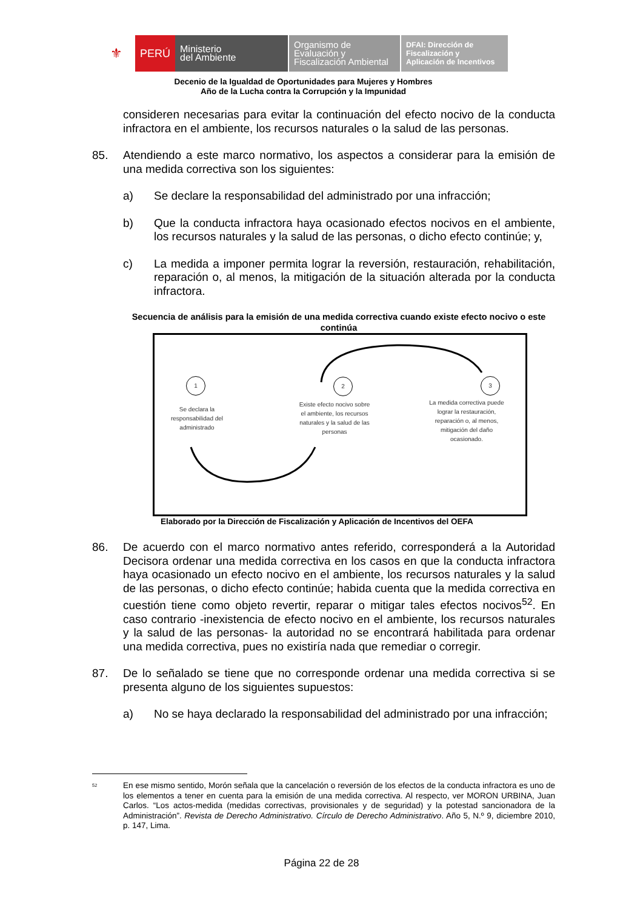⚜
PERÚ Ministerio
del Ambiente
Organismo de
Evaluación y
Fiscalización Ambiental
DFAI: Dirección de
Fiscalización y
Aplicación de Incentivos
Decenio de la Igualdad de Oportunidades para Mujeres y Hombres
Año de la Lucha contra la Corrupción y la Impunidad
consideren necesarias para evitar la continuación del efecto nocivo de la conducta infractora en el ambiente, los recursos naturales o la salud de las personas.
85. Atendiendo a este marco normativo, los aspectos a considerar para la emisión de una medida correctiva son los siguientes:
a) Se declare la responsabilidad del administrado por una infracción;
b) Que la conducta infractora haya ocasionado efectos nocivos en el ambiente, los recursos naturales y la salud de las personas, o dicho efecto continúe; y,
c) La medida a imponer permita lograr la reversión, restauración, rehabilitación, reparación o, al menos, la mitigación de la situación alterada por la conducta infractora.
Secuencia de análisis para la emisión de una medida correctiva cuando existe efecto nocivo o este continúa
1 2 3
Se declara la responsabilidad del administrado
Existe efecto nocivo sobre el ambiente, los recursos naturales y la salud de las personas
La medida correctiva puede lograr la restauración, reparación o, al menos, mitigación del daño ocasionado.
Elaborado por la Dirección de Fiscalización y Aplicación de Incentivos del OEFA
86. De acuerdo con el marco normativo antes referido, corresponderá a la Autoridad Decisora ordenar una medida correctiva en los casos en que la conducta infractora haya ocasionado un efecto nocivo en el ambiente, los recursos naturales y la salud de las personas, o dicho efecto continúe; habida cuenta que la medida correctiva en cuestión tiene como objeto revertir, reparar o mitigar tales efectos nocivos<sup>52</sup>. En caso contrario -inexistencia de efecto nocivo en el ambiente, los recursos naturales y la salud de las personas- la autoridad no se encontrará habilitada para ordenar una medida correctiva, pues no existiría nada que remediar o corregir.
87. De lo señalado se tiene que no corresponde ordenar una medida correctiva si se presenta alguno de los siguientes supuestos:
a) No se haya declarado la responsabilidad del administrado por una infracción;
<sup>52</sup> En ese mismo sentido, Morón señala que la cancelación o reversión de los efectos de la conducta infractora es uno de los elementos a tener en cuenta para la emisión de una medida correctiva. Al respecto, ver MORON URBINA, Juan Carlos. “Los actos-medida (medidas correctivas, provisionales y de seguridad) y la potestad sancionadora de la Administración”. Revista de Derecho Administrativo. Círculo de Derecho Administrativo. Año 5, N.º 9, diciembre 2010, p. 147, Lima.
Página 22 de 28